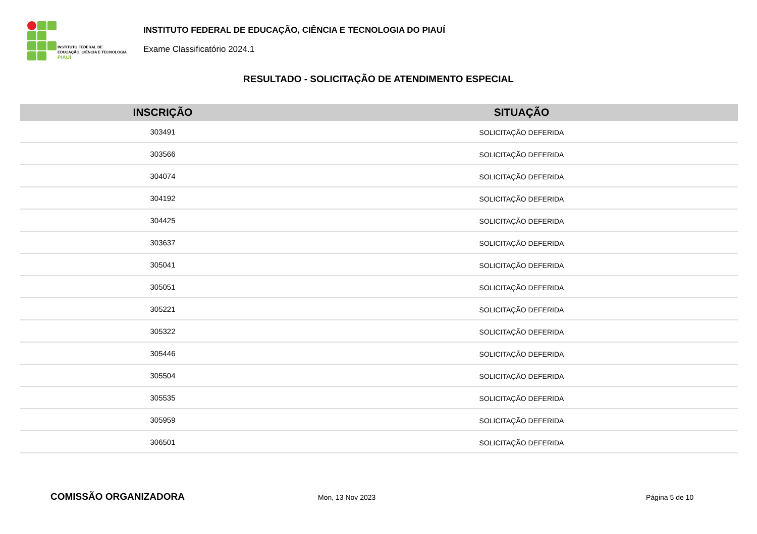INSTITUTO FEDERAL DE
EDUCAÇÃO, CIÊNCIA E TECNOLOGIA
PIAUÍ
INSTITUTO FEDERAL DE EDUCAÇÃO, CIÊNCIA E TECNOLOGIA DO PIAUÍ
Exame Classificatório 2024.1
RESULTADO - SOLICITAÇÃO DE ATENDIMENTO ESPECIAL
| INSCRIÇÃO | SITUAÇÃO |
| --- | --- |
| 303491 | SOLICITAÇÃO DEFERIDA |
| 303566 | SOLICITAÇÃO DEFERIDA |
| 304074 | SOLICITAÇÃO DEFERIDA |
| 304192 | SOLICITAÇÃO DEFERIDA |
| 304425 | SOLICITAÇÃO DEFERIDA |
| 303637 | SOLICITAÇÃO DEFERIDA |
| 305041 | SOLICITAÇÃO DEFERIDA |
| 305051 | SOLICITAÇÃO DEFERIDA |
| 305221 | SOLICITAÇÃO DEFERIDA |
| 305322 | SOLICITAÇÃO DEFERIDA |
| 305446 | SOLICITAÇÃO DEFERIDA |
| 305504 | SOLICITAÇÃO DEFERIDA |
| 305535 | SOLICITAÇÃO DEFERIDA |
| 305959 | SOLICITAÇÃO DEFERIDA |
| 306501 | SOLICITAÇÃO DEFERIDA |
COMISSÃO ORGANIZADORA
Mon, 13 Nov 2023 Página 5 de 10